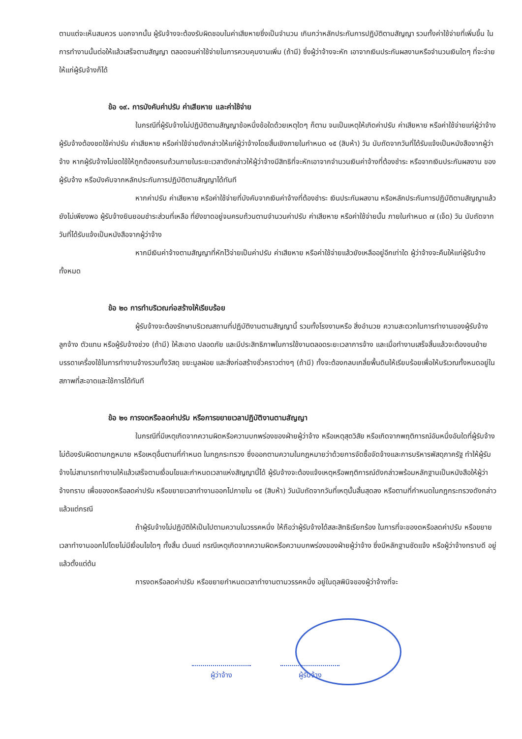ตามแต่จะเห็นสมควร นอกจากนั้น ผู้รับจ้างจะต้องรับผิดชอบในค่าเสียหายซึ่งเป็นจำนวน เกินกว่าหลักประกันการปฏิบัติตามสัญญา รวมทั้งค่าใช้จ่ายที่เพิ่มขึ้น ในการทำงานนั้นต่อให้แล้วเสร็จตามสัญญา ตลอดจนค่าใช้จ่ายในการควบคุมงานเพิ่ม (ถ้ามี) ซึ่งผู้ว่าจ้างจะหัก เอาจากเงินประกันผลงานหรือจำนวนเงินใดๆ ที่จะจ่ายให้แก่ผู้รับจ้างก็ได้
ข้อ ๑๙. การบังคับค่าปรับ ค่าเสียหาย และค่าใช้จ่าย
ในกรณีที่ผู้รับจ้างไม่ปฏิบัติตามสัญญาข้อหนึ่งข้อใดด้วยเหตุใดๆ ก็ตาม จนเป็นเหตุให้เกิดค่าปรับ ค่าเสียหาย หรือค่าใช้จ่ายแก่ผู้ว่าจ้าง ผู้รับจ้างต้องชดใช้ค่าปรับ ค่าเสียหาย หรือค่าใช้จ่ายดังกล่าวให้แก่ผู้ว่าจ้างโดยสิ้นเชิงภายในกำหนด ๑๕ (สิบห้า) วัน นับถัดจากวันที่ได้รับแจ้งเป็นหนังสือจากผู้ว่าจ้าง หากผู้รับจ้างไม่ชดใช้ให้ถูกต้องครบถ้วนภายในระยะเวลาดังกล่าวให้ผู้ว่าจ้างมีสิทธิที่จะหักเอาจากจำนวนเงินค่าจ้างที่ต้องชำระ หรือจากเงินประกันผลงาน ของผู้รับจ้าง หรือบังคับจากหลักประกันการปฏิบัติตามสัญญาได้ทันที
หากค่าปรับ ค่าเสียหาย หรือค่าใช้จ่ายที่บังคับจากเงินค่าจ้างที่ต้องชำระ เงินประกันผลงาน หรือหลักประกันการปฏิบัติตามสัญญาแล้วยังไม่เพียงพอ ผู้รับจ้างยินยอมชำระส่วนที่เหลือ ที่ยังขาดอยู่จนครบถ้วนตามจำนวนค่าปรับ ค่าเสียหาย หรือค่าใช้จ่ายนั้น ภายในกำหนด ๗ (เจ็ด) วัน นับถัดจากวันที่ได้รับแจ้งเป็นหนังสือจากผู้ว่าจ้าง
หากมีเงินค่าจ้างตามสัญญาที่หักไว้จ่ายเป็นค่าปรับ ค่าเสียหาย หรือค่าใช้จ่ายแล้วยังเหลืออยู่อีกเท่าใด ผู้ว่าจ้างจะคืนให้แก่ผู้รับจ้างทั้งหมด
ข้อ ๒๐ การทำบริเวณก่อสร้างให้เรียบร้อย
ผู้รับจ้างจะต้องรักษาบริเวณสถานที่ปฏิบัติงานตามสัญญานี้ รวมทั้งโรงงานหรือ สิ่งอำนวย ความสะดวกในการทำงานของผู้รับจ้าง ลูกจ้าง ตัวแทน หรือผู้รับจ้างช่วง (ถ้ามี) ให้สะอาด ปลอดภัย และมีประสิทธิภาพในการใช้งานตลอดระยะเวลาการจ้าง และเมื่อทำงานเสร็จสิ้นแล้วจะต้องขนย้ายบรรดาเครื่องใช้ในการทำงานจ้างรวมทั้งวัสดุ ขยะมูลฝอย และสิ่งก่อสร้างชั่วคราวต่างๆ (ถ้ามี) ทั้งจะต้องกลบเกลี่ยพื้นดินให้เรียบร้อยเพื่อให้บริเวณทั้งหมดอยู่ในสภาพที่สะอาดและใช้การได้ทันที
ข้อ ๒๑ การงดหรือลดค่าปรับ หรือการขยายเวลาปฏิบัติงานตามสัญญา
ในกรณีที่มีเหตุเกิดจากความผิดหรือความบกพร่องของฝ่ายผู้ว่าจ้าง หรือเหตุสุดวิสัย หรือเกิดจากพฤติการณ์อันหนึ่งอันใดที่ผู้รับจ้างไม่ต้องรับผิดตามกฎหมาย หรือเหตุอื่นตามที่กำหนด ในกฎกระทรวง ซึ่งออกตามความในกฎหมายว่าด้วยการจัดซื้อจัดจ้างและการบริหารพัสดุภาครัฐ ทำให้ผู้รับจ้างไม่สามารถทำงานให้แล้วเสร็จตามเงื่อนไขและกำหนดเวลาแห่งสัญญานี้ได้ ผู้รับจ้างจะต้องแจ้งเหตุหรือพฤติการณ์ดังกล่าวพร้อมหลักฐานเป็นหนังสือให้ผู้ว่าจ้างทราบ เพื่อของดหรือลดค่าปรับ หรือขยายเวลาทำงานออกไปภายใน ๑๕ (สิบห้า) วันนับถัดจากวันที่เหตุนั้นสิ้นสุดลง หรือตามที่กำหนดในกฎกระทรวงดังกล่าว แล้วแต่กรณี
ถ้าผู้รับจ้างไม่ปฏิบัติให้เป็นไปตามความในวรรคหนึ่ง ให้ถือว่าผู้รับจ้างได้สละสิทธิเรียกร้อง ในการที่จะของดหรือลดค่าปรับ หรือขยายเวลาทำงานออกไปโดยไม่มีเงื่อนไขใดๆ ทั้งสิ้น เว้นแต่ กรณีเหตุเกิดจากความผิดหรือความบกพร่องของฝ่ายผู้ว่าจ้าง ซึ่งมีหลักฐานชัดแจ้ง หรือผู้ว่าจ้างทราบดี อยู่แล้วตั้งแต่ต้น
การงดหรือลดค่าปรับ หรือขยายกำหนดเวลาทำงานตามวรรคหนึ่ง อยู่ในดุลพินิจของผู้ว่าจ้างที่จะ
ผู้ว่าจ้าง ผู้รับจ้าง